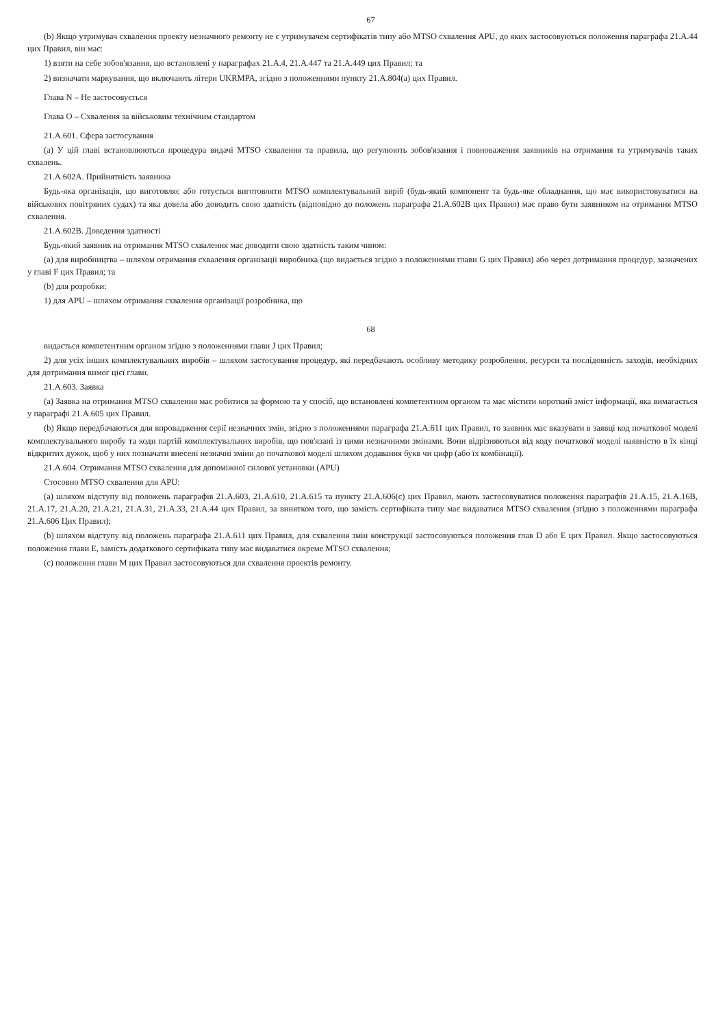67
(b) Якщо утримувач схвалення проекту незначного ремонту не є утримувачем сертифікатів типу або MTSO схвалення APU, до яких застосовуються положення параграфа 21.A.44 цих Правил, він має:
1) взяти на себе зобов'язання, що встановлені у параграфах 21.A.4, 21.A.447 та 21.A.449 цих Правил; та
2) визначати маркування, що включають літери UKRMPA, згідно з положеннями пункту 21.A.804(a) цих Правил.
Глава N – Не застосовується
Глава O – Схвалення за військовим технічним стандартом
21.A.601. Сфера застосування
(a) У цій главі встановлюються процедура видачі MTSO схвалення та правила, що регулюють зобов'язання і повноваження заявників на отримання та утримувачів таких схвалень.
21.A.602A. Прийнятність заявника
Будь-яка організація, що виготовляє або готується виготовляти MTSO комплектувальний виріб (будь-який компонент та будь-яке обладнання, що має використовуватися на військових повітряних судах) та яка довела або доводить свою здатність (відповідно до положень параграфа 21.A.602B цих Правил) має право бути заявником на отримання MTSO схвалення.
21.A.602B. Доведення здатності
Будь-який заявник на отримання MTSO схвалення має доводити свою здатність таким чином:
(a) для виробництва – шляхом отримання схвалення організації виробника (що видається згідно з положеннями глави G цих Правил) або через дотримання процедур, зазначених у главі F цих Правил; та
(b) для розробки:
1) для APU – шляхом отримання схвалення організації розробника, що
68
видається компетентним органом згідно з положеннями глави J цих Правил;
2) для усіх інших комплектувальних виробів – шляхом застосування процедур, які передбачають особливу методику розроблення, ресурси та послідовність заходів, необхідних для дотримання вимог цієї глави.
21.A.603. Заявка
(a) Заявка на отримання MTSO схвалення має робитися за формою та у спосіб, що встановлені компетентним органом та має містити короткий зміст інформації, яка вимагається у параграфі 21.A.605 цих Правил.
(b) Якщо передбачаються для впровадження серії незначних змін, згідно з положеннями параграфа 21.A.611 цих Правил, то заявник має вказувати в заявці код початкової моделі комплектувального виробу та коди партій комплектувальних виробів, що пов'язані із цими незначними змінами. Вони відрізняються від коду початкової моделі наявністю в їх кінці відкритих дужок, щоб у них позначати внесені незначні зміни до початкової моделі шляхом додавання букв чи цифр (або їх комбінації).
21.A.604. Отримання MTSO схвалення для допоміжної силової установки (APU)
Стосовно MTSO схвалення для APU:
(a) шляхом відступу від положень параграфів 21.A.603, 21.A.610, 21.A.615 та пункту 21.A.606(c) цих Правил, мають застосовуватися положення параграфів 21.A.15, 21.A.16B, 21.A.17, 21.A.20, 21.A.21, 21.A.31, 21.A.33, 21.A.44 цих Правил, за винятком того, що замість сертифіката типу має видаватися MTSO схвалення (згідно з положеннями параграфа 21.A.606 Цих Правил);
(b) шляхом відступу від положень параграфа 21.A.611 цих Правил, для схвалення змін конструкції застосовуються положення глав D або E цих Правил. Якщо застосовуються положення глави E, замість додаткового сертифіката типу має видаватися окреме MTSO схвалення;
(c) положення глави M цих Правил застосовуються для схвалення проектів ремонту.